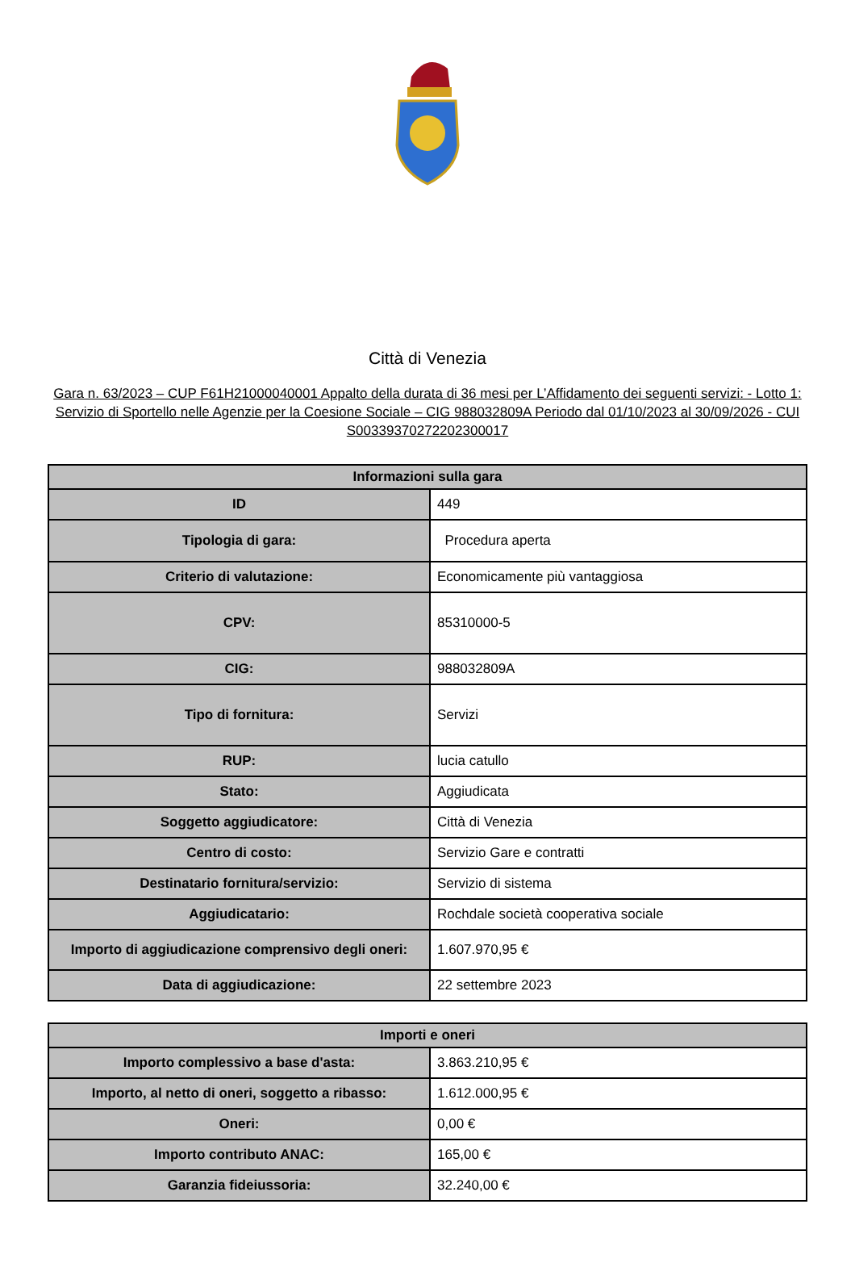Città di Venezia
Gara n. 63/2023 – CUP F61H21000040001 Appalto della durata di 36 mesi per L’Affidamento dei seguenti servizi: - Lotto 1: Servizio di Sportello nelle Agenzie per la Coesione Sociale – CIG 988032809A Periodo dal 01/10/2023 al 30/09/2026 - CUI S00339370272202300017
| Informazioni sulla gara | |
| --- | --- |
| ID | 449 |
| Tipologia di gara: | Procedura aperta |
| Criterio di valutazione: | Economicamente più vantaggiosa |
| CPV: | 85310000-5 |
| CIG: | 988032809A |
| Tipo di fornitura: | Servizi |
| RUP: | lucia catullo |
| Stato: | Aggiudicata |
| Soggetto aggiudicatore: | Città di Venezia |
| Centro di costo: | Servizio Gare e contratti |
| Destinatario fornitura/servizio: | Servizio di sistema |
| Aggiudicatario: | Rochdale società cooperativa sociale |
| Importo di aggiudicazione comprensivo degli oneri: | 1.607.970,95 € |
| Data di aggiudicazione: | 22 settembre 2023 |
| Importi e oneri | |
| --- | --- |
| Importo complessivo a base d'asta: | 3.863.210,95 € |
| Importo, al netto di oneri, soggetto a ribasso: | 1.612.000,95 € |
| Oneri: | 0,00 € |
| Importo contributo ANAC: | 165,00 € |
| Garanzia fideiussoria: | 32.240,00 € |